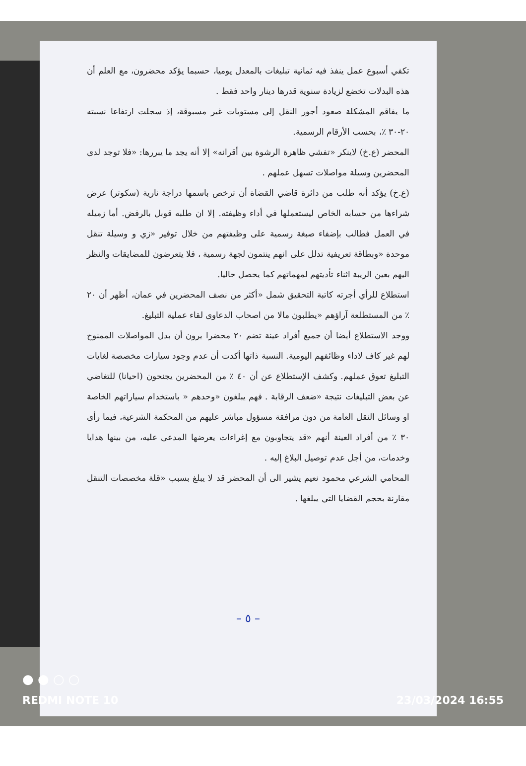تكفي أسبوع عمل ينفذ فيه ثمانية تبليغات بالمعدل يوميا، حسبما يؤكد محضرون، مع العلم أن هذه البدلات تخضع لزيادة سنوية قدرها دينار واحد فقط .
ما يفاقم المشكلة صعود أجور النقل إلى مستويات غير مسبوقة، إذ سجلت ارتفاعا نسبته ٢٠-٣٠ ٪، بحسب الأرقام الرسمية.
المحضر (ع.خ) لاينكر «تفشي ظاهرة الرشوة بين أقرانه» إلا أنه يجد ما يبررها: «فلا توجد لدى المحضرين وسيلة مواصلات تسهل عملهم .
(ع.خ) يؤكد أنه طلب من دائرة قاضي القضاة أن ترخص باسمها دراجة نارية (سكوتر) عرض شراءها من حسابه الخاص ليستعملها في أداء وظيفته. إلا ان طلبه قوبل بالرفض. أما زميله في العمل فطالب بإضفاء صبغة رسمية على وظيفتهم من خلال توفير «زي و وسيلة تنقل موحدة «وبطاقة تعريفية تدلل على انهم ينتمون لجهة رسمية ، فلا يتعرضون للمضايقات والنظر اليهم بعين الريبة اثناء تأديتهم لمهماتهم كما يحصل حاليا.
استطلاع للرأي أجرته كاتبة التحقيق شمل «أكثر من نصف المحضرين في عمان، أظهر أن ٢٠ ٪ من المستطلعة آراؤهم «يطلبون مالا من اصحاب الدعاوى لقاء عملية التبليغ.
ووجد الاستطلاع أيضا أن جميع أفراد عينة تضم ٢٠ محضرا يرون أن بدل المواصلات الممنوح لهم غير كاف لاداء وظائفهم اليومية. النسبة ذاتها أكدت أن عدم وجود سيارات مخصصة لغايات التبليغ تعوق عملهم. وكشف الإستطلاع عن أن ٤٠ ٪ من المحضرين يجنحون (احيانا) للتغاضي عن بعض التبليغات نتيجة «ضعف الرقابة . فهم يبلغون «وحدهم « باستخدام سياراتهم الخاصة او وسائل النقل العامة من دون مرافقة مسؤول مباشر عليهم من المحكمة الشرعية، فيما رأى ٣٠ ٪ من أفراد العينة أنهم «قد يتجاوبون مع إغراءات يعرضها المدعى عليه، من بينها هدايا وخدمات، من أجل عدم توصيل البلاغ إليه .
المحامي الشرعي محمود نعيم يشير الى أن المحضر قد لا يبلغ بسبب «قلة مخصصات التنقل مقارنة بحجم القضايا التي يبلغها .
– ٥ –
● ● ○ ○
REDMI NOTE 10 23/03/2024 16:55